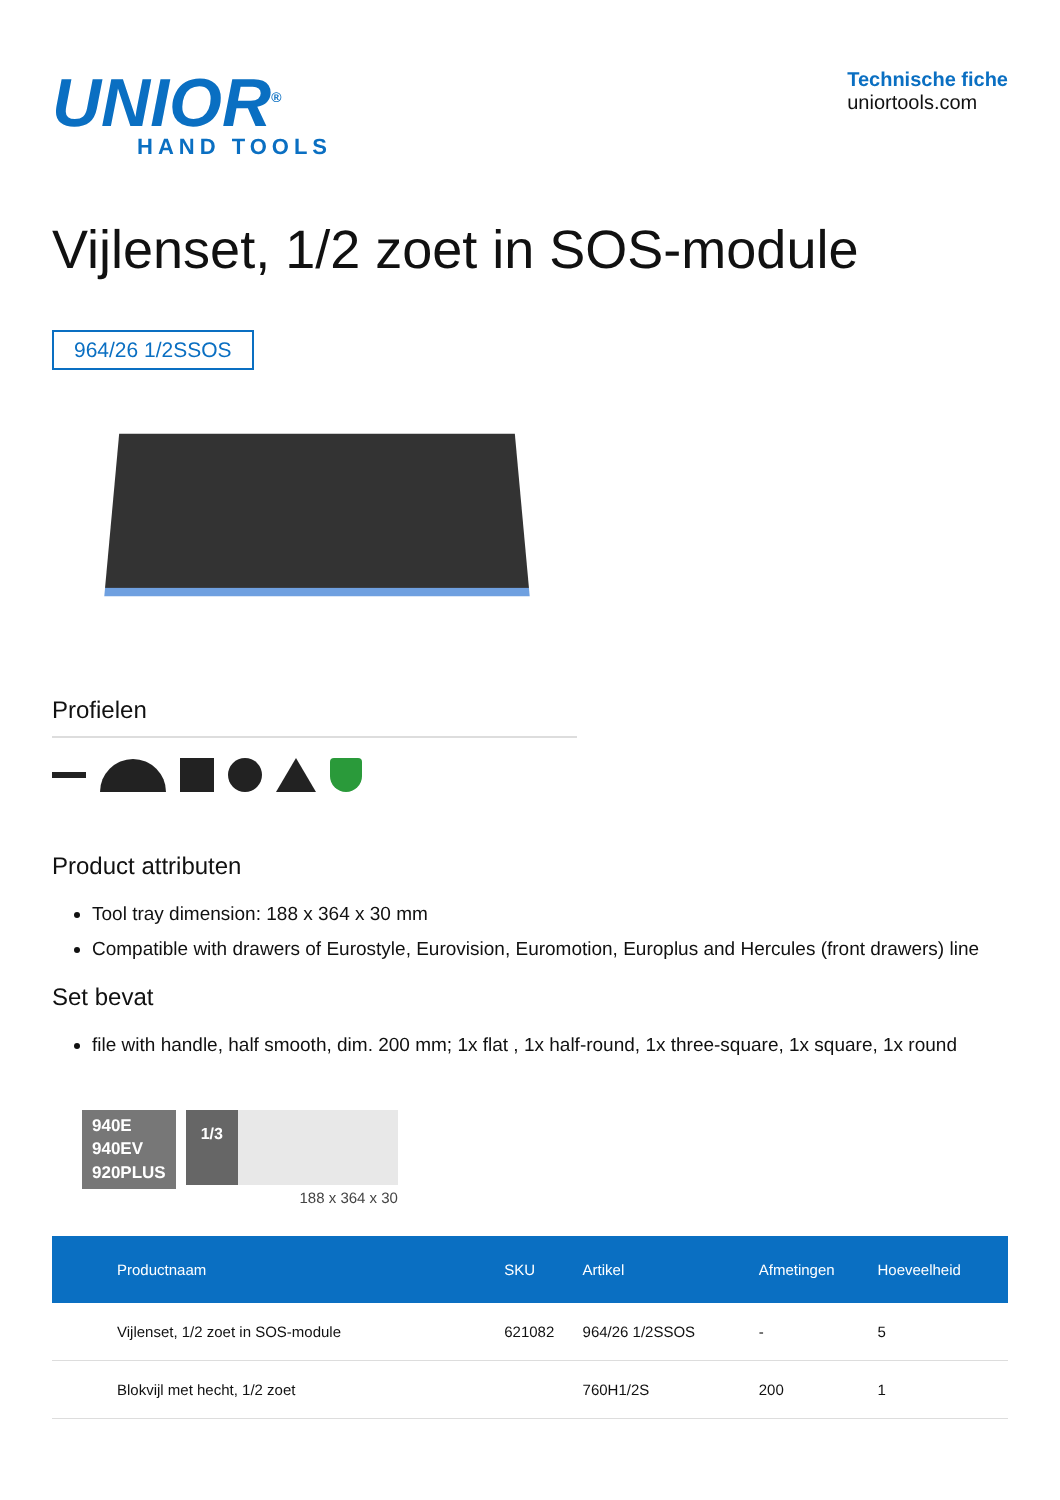UNIOR<sup>®</sup>
HAND TOOLS
Technische fiche
uniortools.com
Vijlenset, 1/2 zoet in SOS-module
964/26 1/2SSOS
Profielen
Product attributen
Tool tray dimension: 188 x 364 x 30 mm
Compatible with drawers of Eurostyle, Eurovision, Euromotion, Europlus and Hercules (front drawers) line
Set bevat
file with handle, half smooth, dim. 200 mm; 1x flat , 1x half-round, 1x three-square, 1x square, 1x round
940E
940EV
920PLUS
1/3
188 x 364 x 30
| Productnaam | SKU | Artikel | Afmetingen | Hoeveelheid |
| --- | --- | --- | --- | --- |
| Vijlenset, 1/2 zoet in SOS-module | 621082 | 964/26 1/2SSOS | - | 5 |
| Blokvijl met hecht, 1/2 zoet | | 760H1/2S | 200 | 1 |